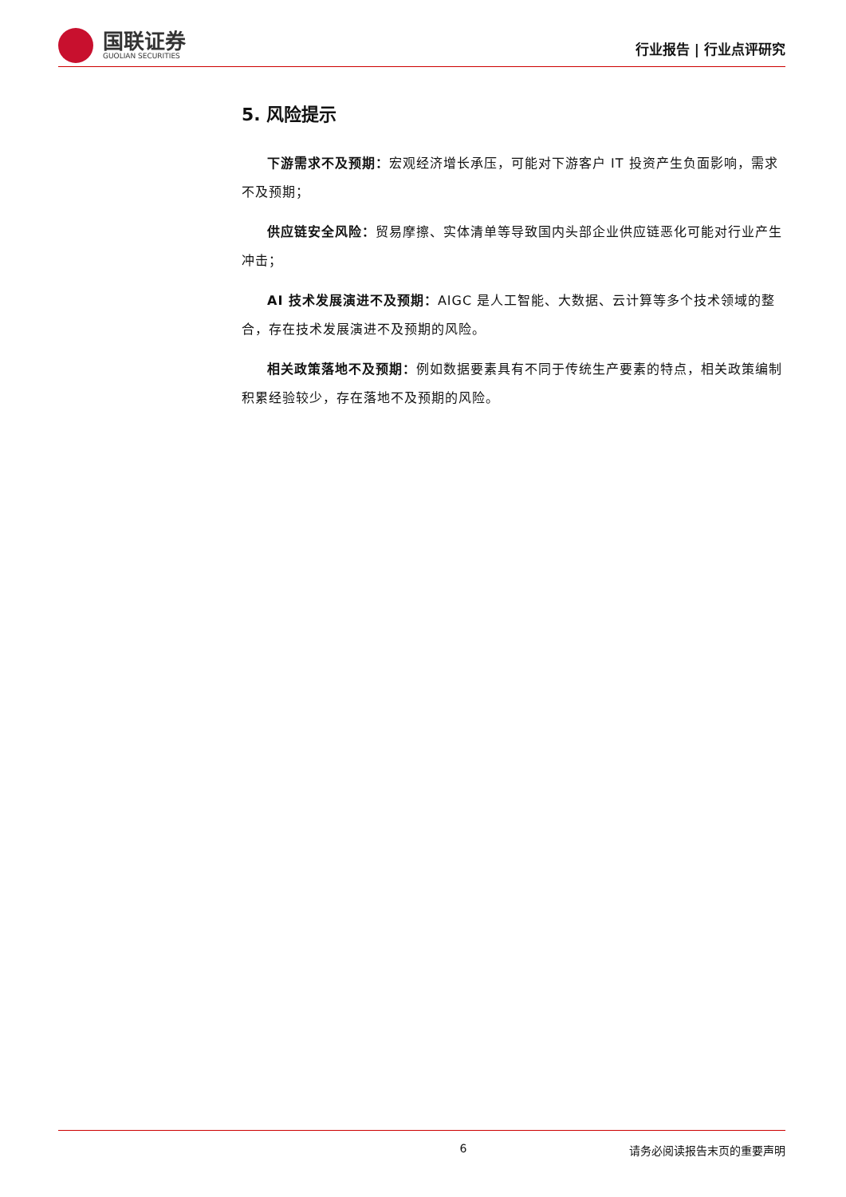国联证券
GUOLIAN SECURITIES
行业报告 | 行业点评研究
5. 风险提示
下游需求不及预期：宏观经济增长承压，可能对下游客户 IT 投资产生负面影响，需求不及预期；
供应链安全风险：贸易摩擦、实体清单等导致国内头部企业供应链恶化可能对行业产生冲击；
AI 技术发展演进不及预期：AIGC 是人工智能、大数据、云计算等多个技术领域的整合，存在技术发展演进不及预期的风险。
相关政策落地不及预期：例如数据要素具有不同于传统生产要素的特点，相关政策编制积累经验较少，存在落地不及预期的风险。
6 请务必阅读报告末页的重要声明